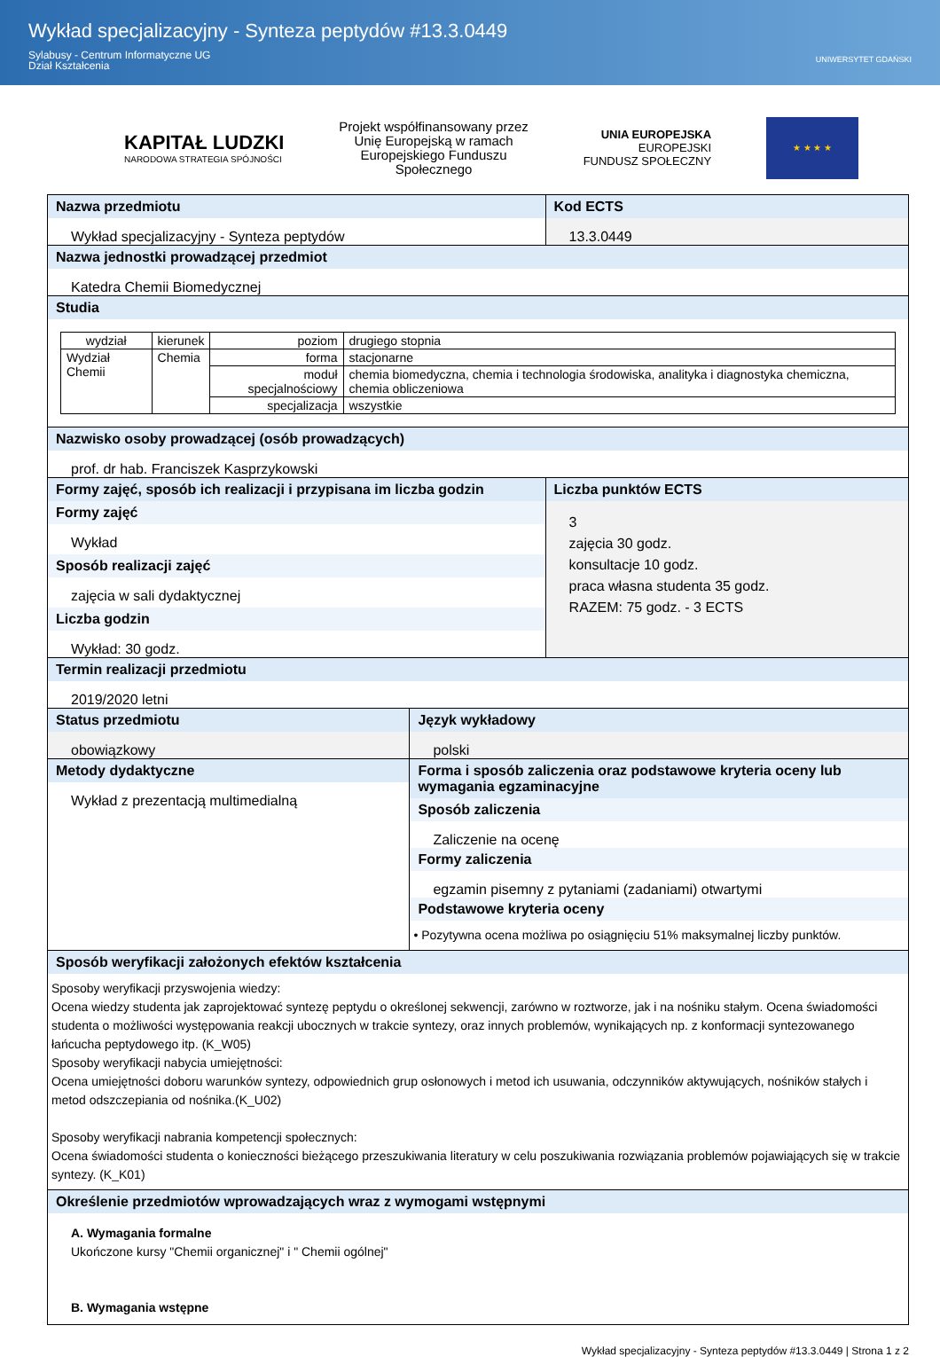Wykład specjalizacyjny - Synteza peptydów #13.3.0449
Sylabusy - Centrum Informatyczne UG
Dział Kształcenia
UNIWERSYTET GDAŃSKI
KAPITAŁ LUDZKI
NARODOWA STRATEGIA SPÓJNOŚCI
Projekt współfinansowany przez
Unię Europejską w ramach
Europejskiego Funduszu
Społecznego
UNIA EUROPEJSKA
EUROPEJSKI
FUNDUSZ SPOŁECZNY
★ ★ ★ ★
Nazwa przedmiotu
Wykład specjalizacyjny - Synteza peptydów
Kod ECTS
13.3.0449
Nazwa jednostki prowadzącej przedmiot
Katedra Chemii Biomedycznej
Studia
| wydział | kierunek | poziom | drugiego stopnia |
| Wydział Chemii | Chemia | forma | stacjonarne |
| | | moduł specjalnościowy | chemia biomedyczna, chemia i technologia środowiska, analityka i diagnostyka chemiczna, chemia obliczeniowa |
| | | specjalizacja | wszystkie |
Nazwisko osoby prowadzącej (osób prowadzących)
prof. dr hab. Franciszek Kasprzykowski
Formy zajęć, sposób ich realizacji i przypisana im liczba godzin
Formy zajęć
Wykład
Sposób realizacji zajęć
zajęcia w sali dydaktycznej
Liczba godzin
Wykład: 30 godz.
Liczba punktów ECTS
3
zajęcia 30 godz.
konsultacje 10 godz.
praca własna studenta 35 godz.
RAZEM: 75 godz. - 3 ECTS
Termin realizacji przedmiotu
2019/2020 letni
Status przedmiotu
obowiązkowy
Język wykładowy
polski
Metody dydaktyczne
Wykład z prezentacją multimedialną
Forma i sposób zaliczenia oraz podstawowe kryteria oceny lub wymagania egzaminacyjne
Sposób zaliczenia
Zaliczenie na ocenę
Formy zaliczenia
egzamin pisemny z pytaniami (zadaniami) otwartymi
Podstawowe kryteria oceny
• Pozytywna ocena możliwa po osiągnięciu 51% maksymalnej liczby punktów.
Sposób weryfikacji założonych efektów kształcenia
Sposoby weryfikacji przyswojenia wiedzy:
Ocena wiedzy studenta jak zaprojektować syntezę peptydu o określonej sekwencji, zarówno w roztworze, jak i na nośniku stałym. Ocena świadomości studenta o możliwości występowania reakcji ubocznych w trakcie syntezy, oraz innych problemów, wynikających np. z konformacji syntezowanego łańcucha peptydowego itp. (K_W05)
Sposoby weryfikacji nabycia umiejętności:
Ocena umiejętności doboru warunków syntezy, odpowiednich grup osłonowych i metod ich usuwania, odczynników aktywujących, nośników stałych i metod odszczepiania od nośnika.(K_U02)
Sposoby weryfikacji nabrania kompetencji społecznych:
Ocena świadomości studenta o konieczności bieżącego przeszukiwania literatury w celu poszukiwania rozwiązania problemów pojawiających się w trakcie syntezy. (K_K01)
Określenie przedmiotów wprowadzających wraz z wymogami wstępnymi
A. Wymagania formalne
Ukończone kursy "Chemii organicznej" i " Chemii ogólnej"
B. Wymagania wstępne
Wykład specjalizacyjny - Synteza peptydów #13.3.0449 | Strona 1 z 2